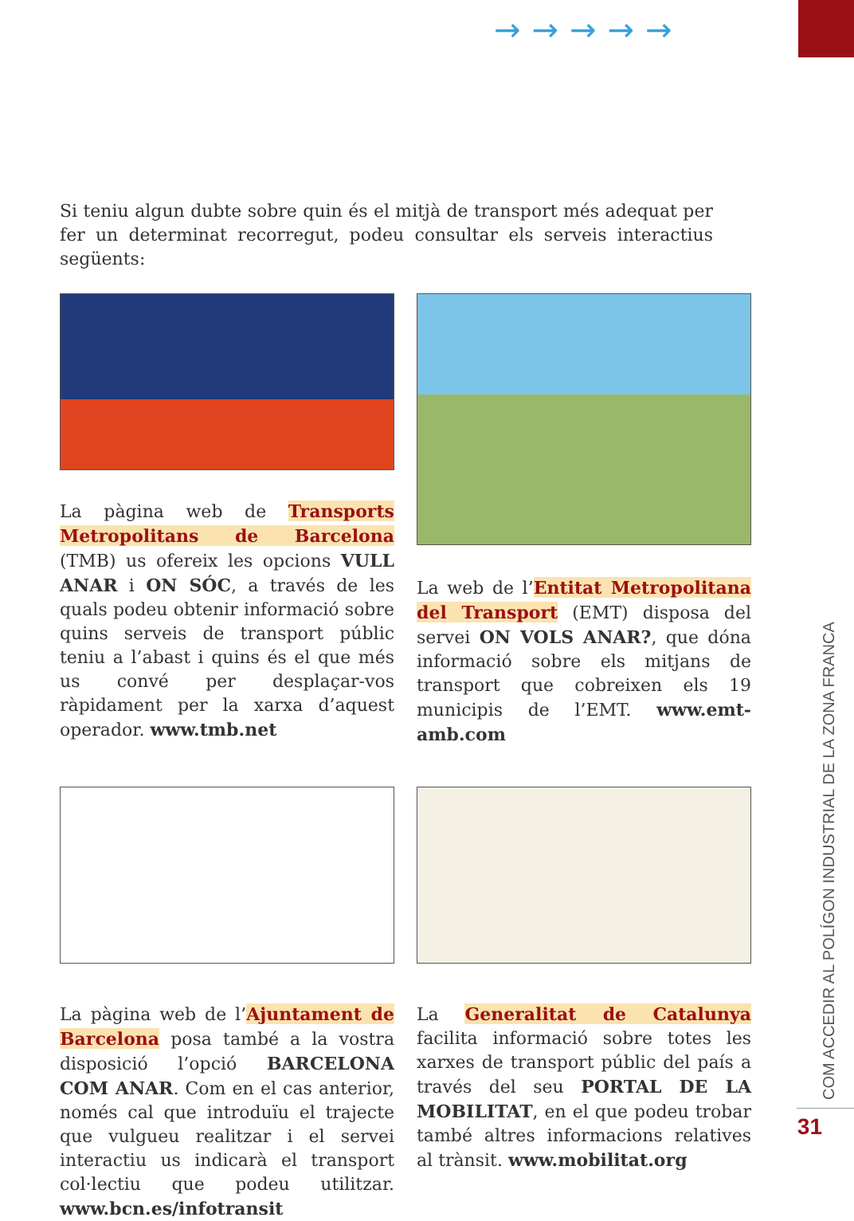→→→→→
Si teniu algun dubte sobre quin és el mitjà de transport més adequat per fer un determinat recorregut, podeu consultar els serveis interactius següents:
La pàgina web de Transports Metropolitans de Barcelona (TMB) us ofereix les opcions VULL ANAR i ON SÓC, a través de les quals podeu obtenir informació sobre quins serveis de transport públic teniu a l’abast i quins és el que més us convé per desplaçar-vos ràpidament per la xarxa d’aquest operador. www.tmb.net
La web de l’Entitat Metropolitana del Transport (EMT) disposa del servei ON VOLS ANAR?, que dóna informació sobre els mitjans de transport que cobreixen els 19 municipis de l’EMT. www.emt-amb.com
La pàgina web de l’Ajuntament de Barcelona posa també a la vostra disposició l’opció BARCELONA COM ANAR. Com en el cas anterior, només cal que introduïu el trajecte que vulgueu realitzar i el servei interactiu us indicarà el transport col·lectiu que podeu utilitzar. www.bcn.es/infotransit
La Generalitat de Catalunya facilita informació sobre totes les xarxes de transport públic del país a través del seu PORTAL DE LA MOBILITAT, en el que podeu trobar també altres informacions relatives al trànsit. www.mobilitat.org
COM ACCEDIR AL POLÍGON INDUSTRIAL DE LA ZONA FRANCA
31